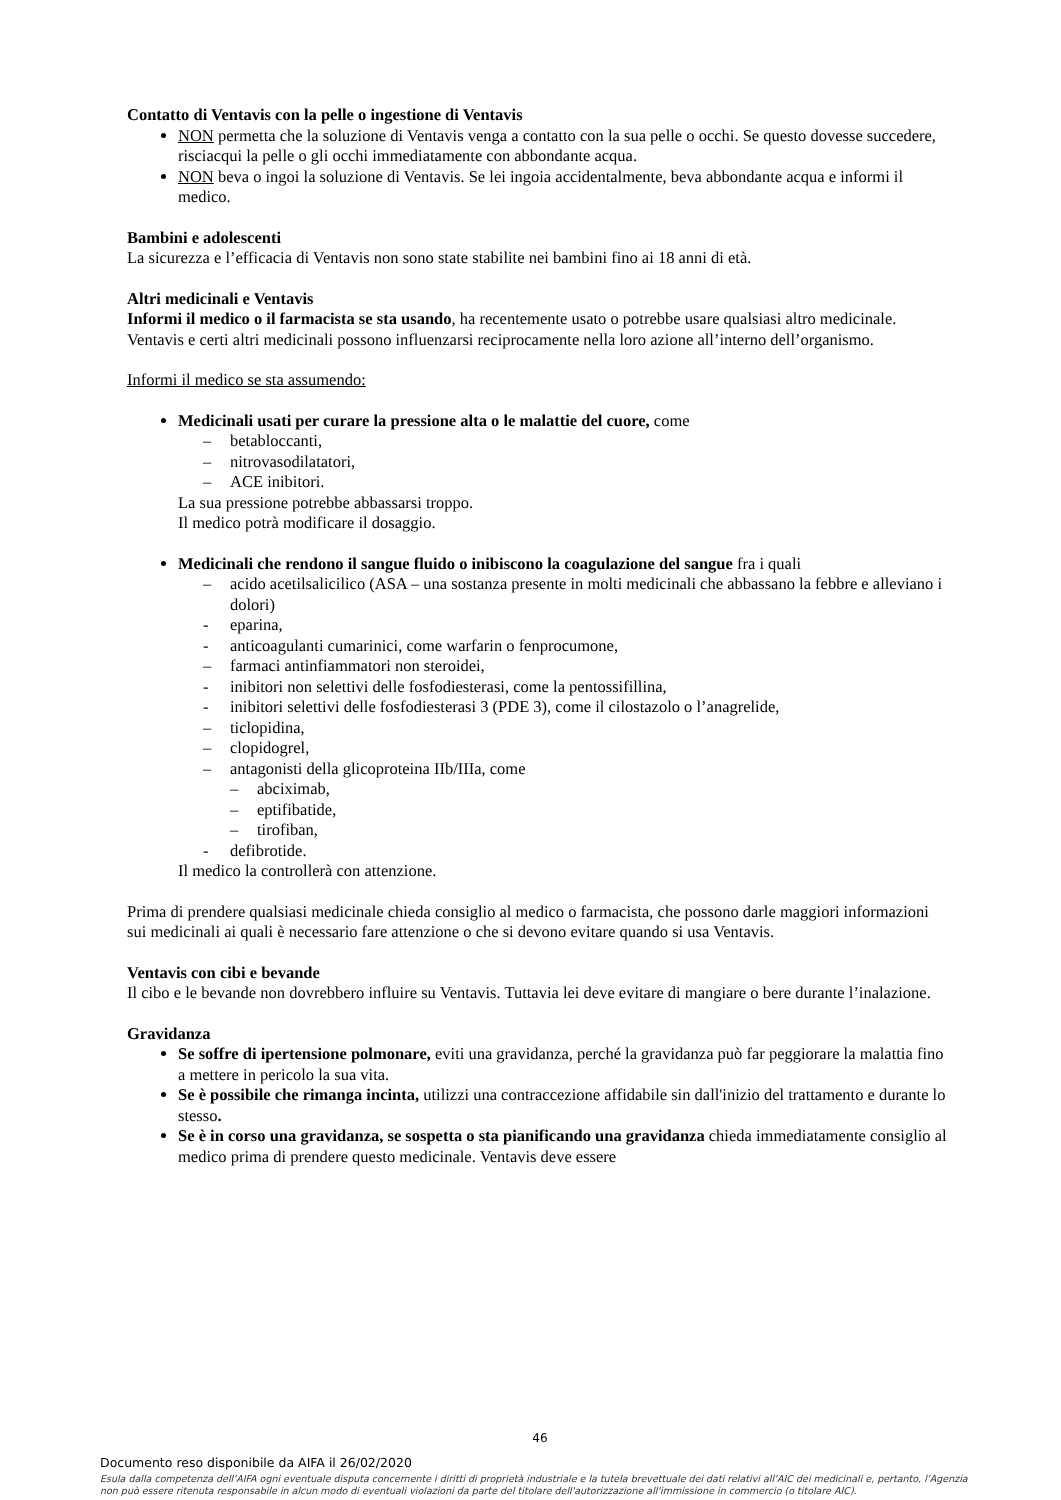Contatto di Ventavis con la pelle o ingestione di Ventavis
NON permetta che la soluzione di Ventavis venga a contatto con la sua pelle o occhi. Se questo dovesse succedere, risciacqui la pelle o gli occhi immediatamente con abbondante acqua.
NON beva o ingoi la soluzione di Ventavis. Se lei ingoia accidentalmente, beva abbondante acqua e informi il medico.
Bambini e adolescenti
La sicurezza e l’efficacia di Ventavis non sono state stabilite nei bambini fino ai 18 anni di età.
Altri medicinali e Ventavis
Informi il medico o il farmacista se sta usando, ha recentemente usato o potrebbe usare qualsiasi altro medicinale. Ventavis e certi altri medicinali possono influenzarsi reciprocamente nella loro azione all’interno dell’organismo.
Informi il medico se sta assumendo:
Medicinali usati per curare la pressione alta o le malattie del cuore, come
– betabloccanti,
– nitrovasodilatatori,
– ACE inibitori.
La sua pressione potrebbe abbassarsi troppo.
Il medico potrà modificare il dosaggio.
Medicinali che rendono il sangue fluido o inibiscono la coagulazione del sangue fra i quali
– acido acetilsalicilico (ASA – una sostanza presente in molti medicinali che abbassano la febbre e alleviano i dolori)
- eparina,
- anticoagulanti cumarinici, come warfarin o fenprocumone,
– farmaci antinfiammatori non steroidei,
- inibitori non selettivi delle fosfodiesterasi, come la pentossifillina,
- inibitori selettivi delle fosfodiesterasi 3 (PDE 3), come il cilostazolo o l’anagrelide,
– ticlopidina,
– clopidogrel,
– antagonisti della glicoproteina IIb/IIIa, come
– abciximab,
– eptifibatide,
– tirofiban,
- defibrotide.
Il medico la controllerà con attenzione.
Prima di prendere qualsiasi medicinale chieda consiglio al medico o farmacista, che possono darle maggiori informazioni sui medicinali ai quali è necessario fare attenzione o che si devono evitare quando si usa Ventavis.
Ventavis con cibi e bevande
Il cibo e le bevande non dovrebbero influire su Ventavis. Tuttavia lei deve evitare di mangiare o bere durante l’inalazione.
Gravidanza
Se soffre di ipertensione polmonare, eviti una gravidanza, perché la gravidanza può far peggiorare la malattia fino a mettere in pericolo la sua vita.
Se è possibile che rimanga incinta, utilizzi una contraccezione affidabile sin dall'inizio del trattamento e durante lo stesso.
Se è in corso una gravidanza, se sospetta o sta pianificando una gravidanza chieda immediatamente consiglio al medico prima di prendere questo medicinale. Ventavis deve essere
46
Documento reso disponibile da AIFA il 26/02/2020
Esula dalla competenza dell’AIFA ogni eventuale disputa concernente i diritti di proprietà industriale e la tutela brevettuale dei dati relativi all’AIC dei medicinali e, pertanto, l’Agenzia non può essere ritenuta responsabile in alcun modo di eventuali violazioni da parte del titolare dell'autorizzazione all'immissione in commercio (o titolare AIC).